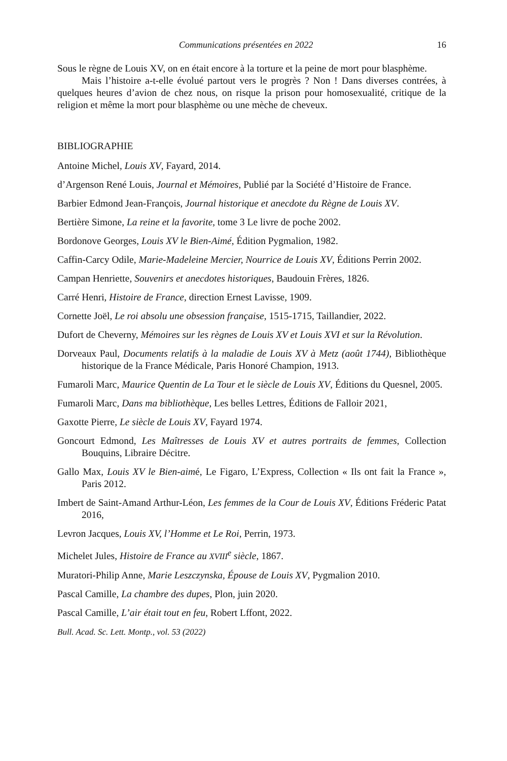Communications présentées en 2022 16
Sous le règne de Louis XV, on en était encore à la torture et la peine de mort pour blasphème.
Mais l’histoire a-t-elle évolué partout vers le progrès ? Non ! Dans diverses contrées, à quelques heures d’avion de chez nous, on risque la prison pour homosexualité, critique de la religion et même la mort pour blasphème ou une mèche de cheveux.
BIBLIOGRAPHIE
Antoine Michel, Louis XV, Fayard, 2014.
d’Argenson René Louis, Journal et Mémoires, Publié par la Société d’Histoire de France.
Barbier Edmond Jean-François, Journal historique et anecdote du Règne de Louis XV.
Bertière Simone, La reine et la favorite, tome 3 Le livre de poche 2002.
Bordonove Georges, Louis XV le Bien-Aimé, Édition Pygmalion, 1982.
Caffin-Carcy Odile, Marie-Madeleine Mercier, Nourrice de Louis XV, Éditions Perrin 2002.
Campan Henriette, Souvenirs et anecdotes historiques, Baudouin Frères, 1826.
Carré Henri, Histoire de France, direction Ernest Lavisse, 1909.
Cornette Joël, Le roi absolu une obsession française, 1515-1715, Taillandier, 2022.
Dufort de Cheverny, Mémoires sur les règnes de Louis XV et Louis XVI et sur la Révolution.
Dorveaux Paul, Documents relatifs à la maladie de Louis XV à Metz (août 1744), Bibliothèque historique de la France Médicale, Paris Honoré Champion, 1913.
Fumaroli Marc, Maurice Quentin de La Tour et le siècle de Louis XV, Éditions du Quesnel, 2005.
Fumaroli Marc, Dans ma bibliothèque, Les belles Lettres, Éditions de Falloir 2021,
Gaxotte Pierre, Le siècle de Louis XV, Fayard 1974.
Goncourt Edmond, Les Maîtresses de Louis XV et autres portraits de femmes, Collection Bouquins, Libraire Décitre.
Gallo Max, Louis XV le Bien-aimé, Le Figaro, L’Express, Collection « Ils ont fait la France », Paris 2012.
Imbert de Saint-Amand Arthur-Léon, Les femmes de la Cour de Louis XV, Éditions Fréderic Patat 2016,
Levron Jacques, Louis XV, l’Homme et Le Roi, Perrin, 1973.
Michelet Jules, Histoire de France au XVIII<sup>e</sup> siècle, 1867.
Muratori-Philip Anne, Marie Leszczynska, Épouse de Louis XV, Pygmalion 2010.
Pascal Camille, La chambre des dupes, Plon, juin 2020.
Pascal Camille, L’air était tout en feu, Robert Lffont, 2022.
Bull. Acad. Sc. Lett. Montp., vol. 53 (2022)